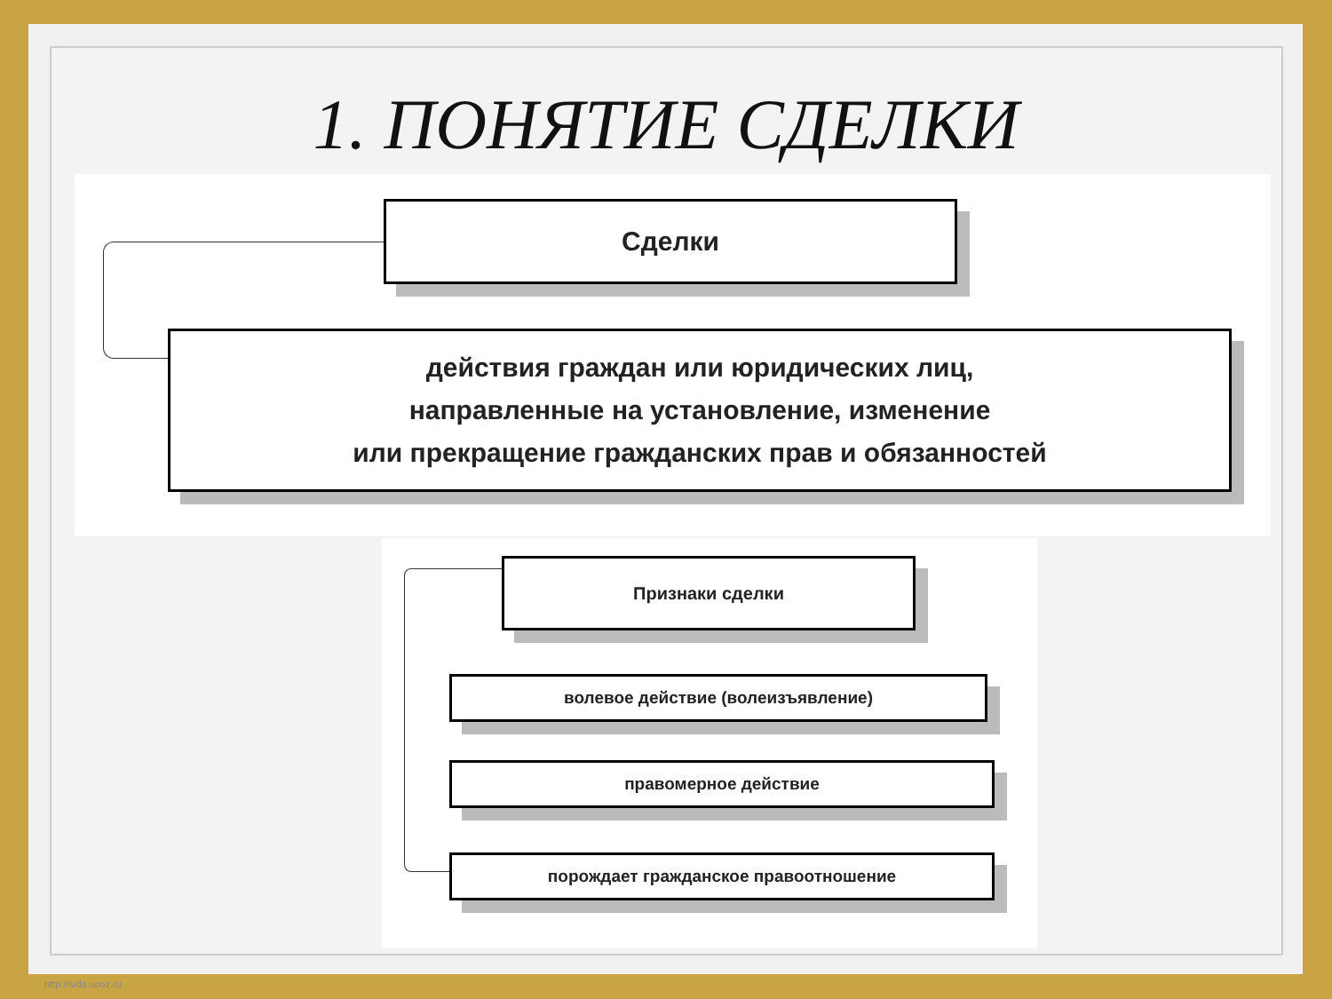1. ПОНЯТИЕ СДЕЛКИ
Сделки
действия граждан или юридических лиц,
направленные на установление, изменение
или прекращение гражданских прав и обязанностей
Признаки сделки
волевое действие (волеизъявление)
правомерное действие
порождает гражданское правоотношение
http://sida.ucoz.ru